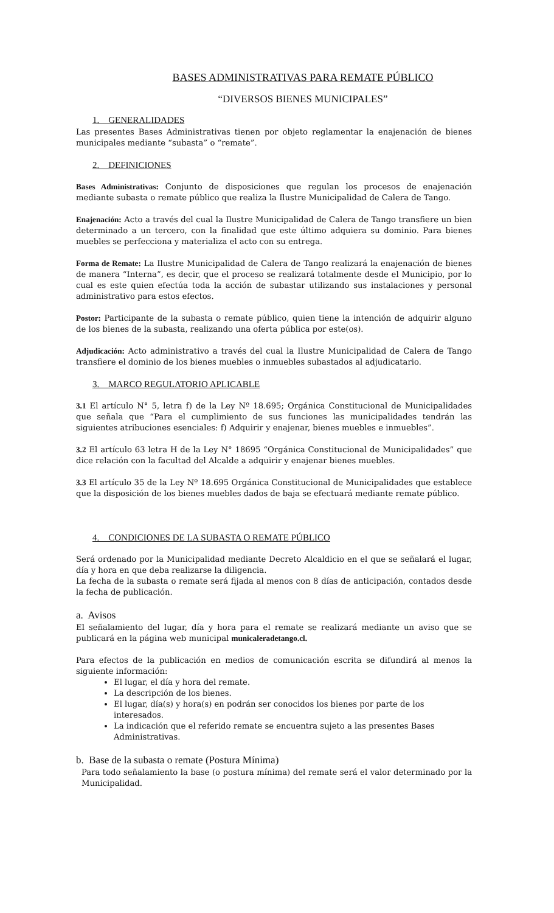BASES ADMINISTRATIVAS PARA REMATE PÚBLICO
“DIVERSOS BIENES MUNICIPALES”
1. GENERALIDADES
Las presentes Bases Administrativas tienen por objeto reglamentar la enajenación de bienes municipales mediante “subasta” o “remate”.
2. DEFINICIONES
Bases Administrativas: Conjunto de disposiciones que regulan los procesos de enajenación mediante subasta o remate público que realiza la Ilustre Municipalidad de Calera de Tango.
Enajenación: Acto a través del cual la Ilustre Municipalidad de Calera de Tango transfiere un bien determinado a un tercero, con la finalidad que este último adquiera su dominio. Para bienes muebles se perfecciona y materializa el acto con su entrega.
Forma de Remate: La Ilustre Municipalidad de Calera de Tango realizará la enajenación de bienes de manera “Interna”, es decir, que el proceso se realizará totalmente desde el Municipio, por lo cual es este quien efectúa toda la acción de subastar utilizando sus instalaciones y personal administrativo para estos efectos.
Postor: Participante de la subasta o remate público, quien tiene la intención de adquirir alguno de los bienes de la subasta, realizando una oferta pública por este(os).
Adjudicación: Acto administrativo a través del cual la Ilustre Municipalidad de Calera de Tango transfiere el dominio de los bienes muebles o inmuebles subastados al adjudicatario.
3. MARCO REGULATORIO APLICABLE
3.1 El artículo N° 5, letra f) de la Ley Nº 18.695; Orgánica Constitucional de Municipalidades que señala que “Para el cumplimiento de sus funciones las municipalidades tendrán las siguientes atribuciones esenciales: f) Adquirir y enajenar, bienes muebles e inmuebles”.
3.2 El artículo 63 letra H de la Ley N° 18695 “Orgánica Constitucional de Municipalidades” que dice relación con la facultad del Alcalde a adquirir y enajenar bienes muebles.
3.3 El artículo 35 de la Ley Nº 18.695 Orgánica Constitucional de Municipalidades que establece que la disposición de los bienes muebles dados de baja se efectuará mediante remate público.
4. CONDICIONES DE LA SUBASTA O REMATE PÚBLICO
Será ordenado por la Municipalidad mediante Decreto Alcaldicio en el que se señalará el lugar, día y hora en que deba realizarse la diligencia.
La fecha de la subasta o remate será fijada al menos con 8 días de anticipación, contados desde la fecha de publicación.
a. Avisos
El señalamiento del lugar, día y hora para el remate se realizará mediante un aviso que se publicará en la página web municipal municaleradetango.cl.
Para efectos de la publicación en medios de comunicación escrita se difundirá al menos la siguiente información:
El lugar, el día y hora del remate.
La descripción de los bienes.
El lugar, día(s) y hora(s) en podrán ser conocidos los bienes por parte de los interesados.
La indicación que el referido remate se encuentra sujeto a las presentes Bases Administrativas.
b. Base de la subasta o remate (Postura Mínima)
Para todo señalamiento la base (o postura mínima) del remate será el valor determinado por la Municipalidad.